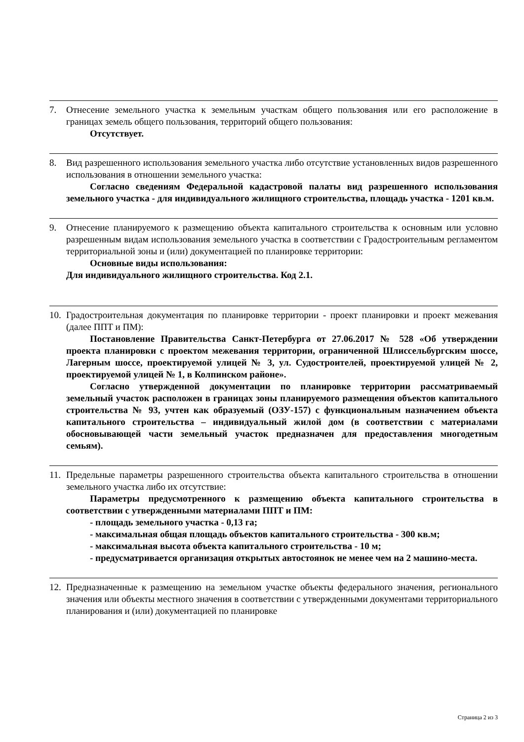7. Отнесение земельного участка к земельным участкам общего пользования или его расположение в границах земель общего пользования, территорий общего пользования:
Отсутствует.
8. Вид разрешенного использования земельного участка либо отсутствие установленных видов разрешенного использования в отношении земельного участка:
Согласно сведениям Федеральной кадастровой палаты вид разрешенного использования земельного участка - для индивидуального жилищного строительства, площадь участка - 1201 кв.м.
9. Отнесение планируемого к размещению объекта капитального строительства к основным или условно разрешенным видам использования земельного участка в соответствии с Градостроительным регламентом территориальной зоны и (или) документацией по планировке территории:
Основные виды использования:
Для индивидуального жилищного строительства. Код 2.1.
10. Градостроительная документация по планировке территории - проект планировки и проект межевания (далее ППТ и ПМ):
Постановление Правительства Санкт-Петербурга от 27.06.2017 № 528 «Об утверждении проекта планировки с проектом межевания территории, ограниченной Шлиссельбургским шоссе, Лагерным шоссе, проектируемой улицей № 3, ул. Судостроителей, проектируемой улицей № 2, проектируемой улицей № 1, в Колпинском районе».
Согласно утвержденной документации по планировке территории рассматриваемый земельный участок расположен в границах зоны планируемого размещения объектов капитального строительства № 93, учтен как образуемый (ОЗУ-157) с функциональным назначением объекта капитального строительства – индивидуальный жилой дом (в соответствии с материалами обосновывающей части земельный участок предназначен для предоставления многодетным семьям).
11. Предельные параметры разрешенного строительства объекта капитального строительства в отношении земельного участка либо их отсутствие:
Параметры предусмотренного к размещению объекта капитального строительства в соответствии с утвержденными материалами ППТ и ПМ:
- площадь земельного участка - 0,13 га;
- максимальная общая площадь объектов капитального строительства - 300 кв.м;
- максимальная высота объекта капитального строительства - 10 м;
- предусматривается организация открытых автостоянок не менее чем на 2 машино-места.
12. Предназначенные к размещению на земельном участке объекты федерального значения, регионального значения или объекты местного значения в соответствии с утвержденными документами территориального планирования и (или) документацией по планировке
Страница 2 из 3